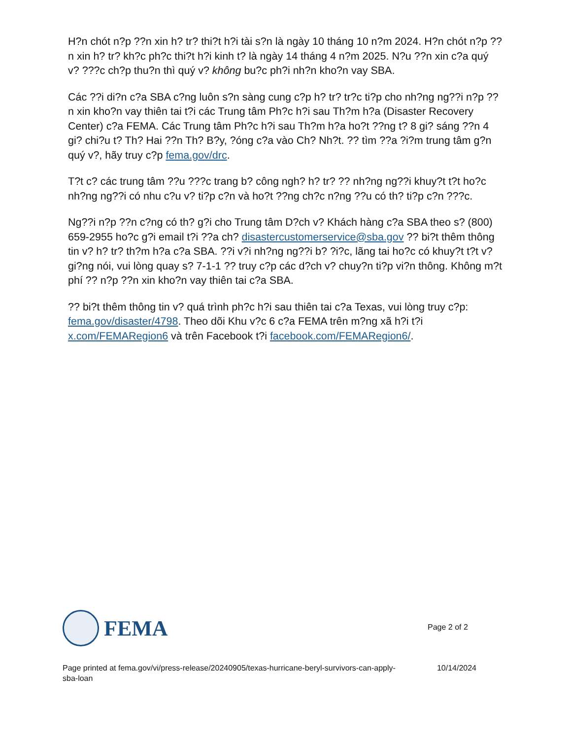H?n chót n?p ??n xin h? tr? thi?t h?i tài s?n là ngày 10 tháng 10 n?m 2024. H?n chót n?p ??n xin h? tr? kh?c ph?c thi?t h?i kinh t? là ngày 14 tháng 4 n?m 2025. N?u ??n xin c?a quý v? ???c ch?p thu?n thì quý v? không bu?c ph?i nh?n kho?n vay SBA.
Các ??i di?n c?a SBA c?ng luôn s?n sàng cung c?p h? tr? tr?c ti?p cho nh?ng ng??i n?p ??n xin kho?n vay thiên tai t?i các Trung tâm Ph?c h?i sau Th?m h?a (Disaster Recovery Center) c?a FEMA. Các Trung tâm Ph?c h?i sau Th?m h?a ho?t ??ng t? 8 gi? sáng ??n 4 gi? chi?u t? Th? Hai ??n Th? B?y, ?óng c?a vào Ch? Nh?t. ?? tìm ??a ?i?m trung tâm g?n quý v?, hãy truy c?p fema.gov/drc.
T?t c? các trung tâm ??u ???c trang b? công ngh? h? tr? ?? nh?ng ng??i khuy?t t?t ho?c nh?ng ng??i có nhu c?u v? ti?p c?n và ho?t ??ng ch?c n?ng ??u có th? ti?p c?n ???c.
Ng??i n?p ??n c?ng có th? g?i cho Trung tâm D?ch v? Khách hàng c?a SBA theo s? (800) 659-2955 ho?c g?i email t?i ??a ch? disastercustomerservice@sba.gov ?? bi?t thêm thông tin v? h? tr? th?m h?a c?a SBA. ??i v?i nh?ng ng??i b? ?i?c, lãng tai ho?c có khuy?t t?t v? gi?ng nói, vui lòng quay s? 7-1-1 ?? truy c?p các d?ch v? chuy?n ti?p vi?n thông. Không m?t phí ?? n?p ??n xin kho?n vay thiên tai c?a SBA.
?? bi?t thêm thông tin v? quá trình ph?c h?i sau thiên tai c?a Texas, vui lòng truy c?p: fema.gov/disaster/4798. Theo dõi Khu v?c 6 c?a FEMA trên m?ng xã h?i t?i x.com/FEMARegion6 và trên Facebook t?i facebook.com/FEMARegion6/.
FEMA
Page 2 of 2
Page printed at fema.gov/vi/press-release/20240905/texas-hurricane-beryl-survivors-can-apply-sba-loan
10/14/2024